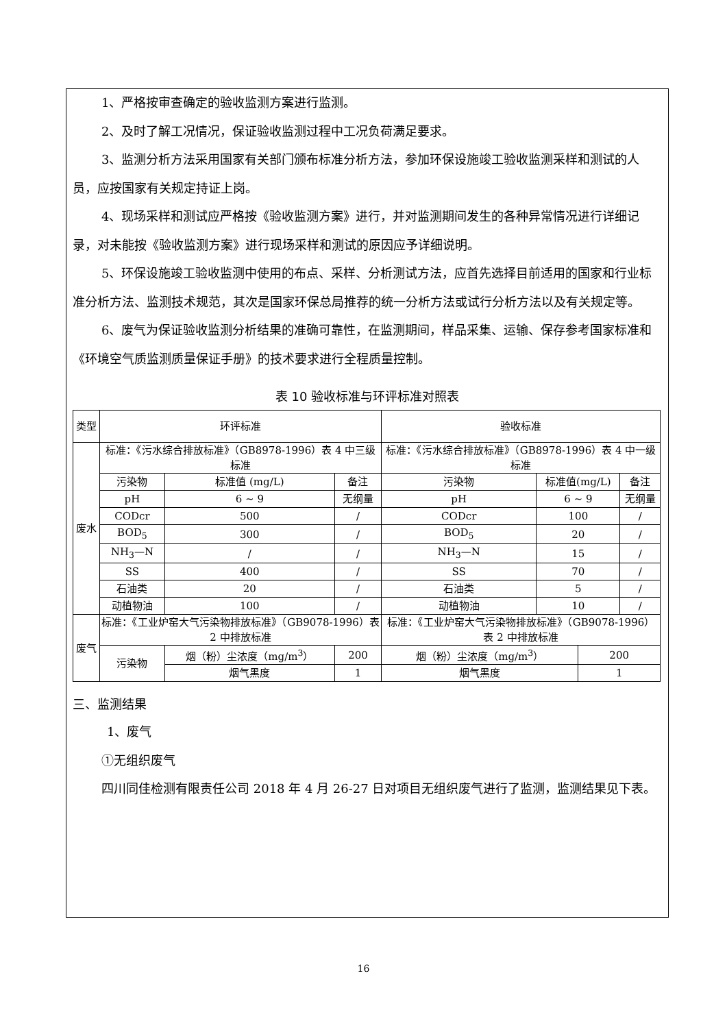1、严格按审查确定的验收监测方案进行监测。
2、及时了解工况情况，保证验收监测过程中工况负荷满足要求。
3、监测分析方法采用国家有关部门颁布标准分析方法，参加环保设施竣工验收监测采样和测试的人员，应按国家有关规定持证上岗。
4、现场采样和测试应严格按《验收监测方案》进行，并对监测期间发生的各种异常情况进行详细记录，对未能按《验收监测方案》进行现场采样和测试的原因应予详细说明。
5、环保设施竣工验收监测中使用的布点、采样、分析测试方法，应首先选择目前适用的国家和行业标准分析方法、监测技术规范，其次是国家环保总局推荐的统一分析方法或试行分析方法以及有关规定等。
6、废气为保证验收监测分析结果的准确可靠性，在监测期间，样品采集、运输、保存参考国家标准和《环境空气质监测质量保证手册》的技术要求进行全程质量控制。
表 10 验收标准与环评标准对照表
| 类型 | 环评标准 | | | | 验收标准 | | | |
| 废水 | 标准：《污水综合排放标准》（GB8978-1996）表 4 中三级标准 | | | | 标准：《污水综合排放标准》（GB8978-1996）表 4 中一级标准 | | | |
| | 污染物 | 标准值 (mg/L) | | 备注 | 污染物 | 标准值(mg/L) | | 备注 |
| | pH | 6 ~ 9 | | 无纲量 | pH | 6 ~ 9 | | 无纲量 |
| | CODcr | 500 | | / | CODcr | 100 | | / |
| | BOD<sub>5</sub> | 300 | | / | BOD<sub>5</sub> | 20 | | / |
| | NH<sub>3</sub>—N | / | | / | NH<sub>3</sub>—N | 15 | | / |
| | SS | 400 | | / | SS | 70 | | / |
| | 石油类 | 20 | | / | 石油类 | 5 | | / |
| | 动植物油 | 100 | | / | 动植物油 | 10 | | / |
| 废气 | 标准：《工业炉窑大气污染物排放标准》（GB9078-1996）表 2 中排放标准 | | | | 标准：《工业炉窑大气污染物排放标准》（GB9078-1996）表 2 中排放标准 | | | |
| | 污染物 | 烟（粉）尘浓度（mg/m<sup>3</sup>） | 200 | | 烟（粉）尘浓度（mg/m<sup>3</sup>） | | 200 | |
| | | 烟气黑度 | 1 | | 烟气黑度 | | 1 | |
三、监测结果
1、废气
①无组织废气
四川同佳检测有限责任公司 2018 年 4 月 26-27 日对项目无组织废气进行了监测，监测结果见下表。
16